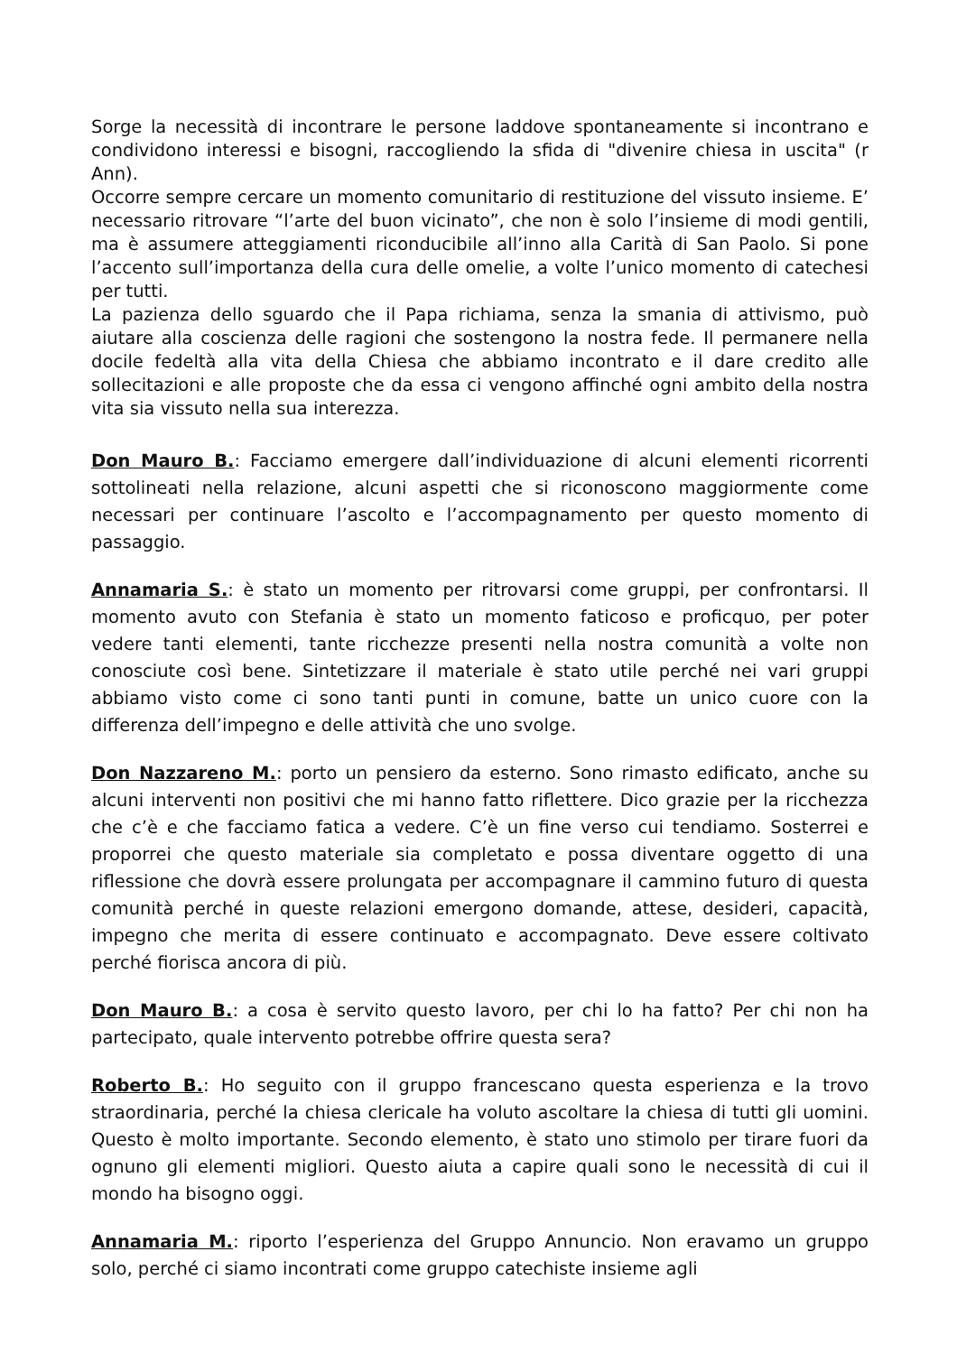Sorge la necessità di incontrare le persone laddove spontaneamente si incontrano e condividono interessi e bisogni, raccogliendo la sfida di "divenire chiesa in uscita" (r Ann).
Occorre sempre cercare un momento comunitario di restituzione del vissuto insieme. E’ necessario ritrovare “l’arte del buon vicinato”, che non è solo l’insieme di modi gentili, ma è assumere atteggiamenti riconducibile all’inno alla Carità di San Paolo. Si pone l’accento sull’importanza della cura delle omelie, a volte l’unico momento di catechesi per tutti.
La pazienza dello sguardo che il Papa richiama, senza la smania di attivismo, può aiutare alla coscienza delle ragioni che sostengono la nostra fede. Il permanere nella docile fedeltà alla vita della Chiesa che abbiamo incontrato e il dare credito alle sollecitazioni e alle proposte che da essa ci vengono affinché ogni ambito della nostra vita sia vissuto nella sua interezza.
Don Mauro B.: Facciamo emergere dall’individuazione di alcuni elementi ricorrenti sottolineati nella relazione, alcuni aspetti che si riconoscono maggiormente come necessari per continuare l’ascolto e l’accompagnamento per questo momento di passaggio.
Annamaria S.: è stato un momento per ritrovarsi come gruppi, per confrontarsi. Il momento avuto con Stefania è stato un momento faticoso e proficquo, per poter vedere tanti elementi, tante ricchezze presenti nella nostra comunità a volte non conosciute così bene. Sintetizzare il materiale è stato utile perché nei vari gruppi abbiamo visto come ci sono tanti punti in comune, batte un unico cuore con la differenza dell’impegno e delle attività che uno svolge.
Don Nazzareno M.: porto un pensiero da esterno. Sono rimasto edificato, anche su alcuni interventi non positivi che mi hanno fatto riflettere. Dico grazie per la ricchezza che c’è e che facciamo fatica a vedere. C’è un fine verso cui tendiamo. Sosterrei e proporrei che questo materiale sia completato e possa diventare oggetto di una riflessione che dovrà essere prolungata per accompagnare il cammino futuro di questa comunità perché in queste relazioni emergono domande, attese, desideri, capacità, impegno che merita di essere continuato e accompagnato. Deve essere coltivato perché fiorisca ancora di più.
Don Mauro B.: a cosa è servito questo lavoro, per chi lo ha fatto? Per chi non ha partecipato, quale intervento potrebbe offrire questa sera?
Roberto B.: Ho seguito con il gruppo francescano questa esperienza e la trovo straordinaria, perché la chiesa clericale ha voluto ascoltare la chiesa di tutti gli uomini. Questo è molto importante. Secondo elemento, è stato uno stimolo per tirare fuori da ognuno gli elementi migliori. Questo aiuta a capire quali sono le necessità di cui il mondo ha bisogno oggi.
Annamaria M.: riporto l’esperienza del Gruppo Annuncio. Non eravamo un gruppo solo, perché ci siamo incontrati come gruppo catechiste insieme agli